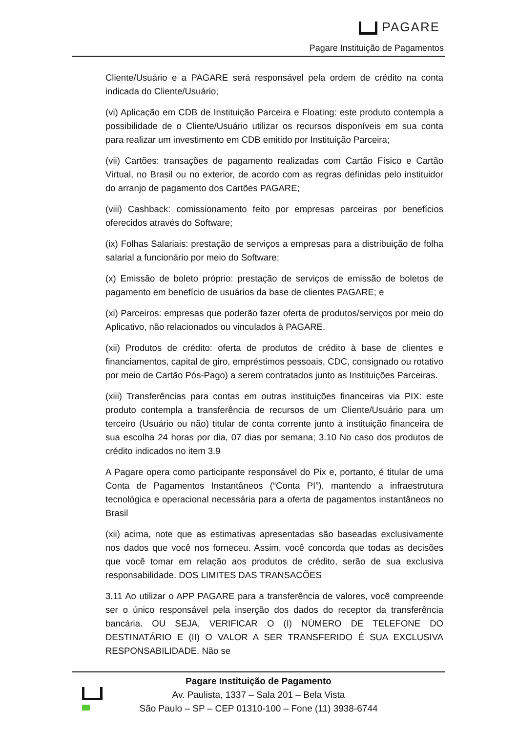PAGARE
Pagare Instituição de Pagamentos
Cliente/Usuário e a PAGARE será responsável pela ordem de crédito na conta indicada do Cliente/Usuário;
(vi) Aplicação em CDB de Instituição Parceira e Floating: este produto contempla a possibilidade de o Cliente/Usuário utilizar os recursos disponíveis em sua conta para realizar um investimento em CDB emitido por Instituição Parceira;
(vii) Cartões: transações de pagamento realizadas com Cartão Físico e Cartão Virtual, no Brasil ou no exterior, de acordo com as regras definidas pelo instituidor do arranjo de pagamento dos Cartões PAGARE;
(viii) Cashback: comissionamento feito por empresas parceiras por benefícios oferecidos através do Software;
(ix) Folhas Salariais: prestação de serviços a empresas para a distribuição de folha salarial a funcionário por meio do Software;
(x) Emissão de boleto próprio: prestação de serviços de emissão de boletos de pagamento em benefício de usuários da base de clientes PAGARE; e
(xi) Parceiros: empresas que poderão fazer oferta de produtos/serviços por meio do Aplicativo, não relacionados ou vinculados à PAGARE.
(xii) Produtos de crédito: oferta de produtos de crédito à base de clientes e financiamentos, capital de giro, empréstimos pessoais, CDC, consignado ou rotativo por meio de Cartão Pós-Pago) a serem contratados junto as Instituições Parceiras.
(xiii) Transferências para contas em outras instituições financeiras via PIX: este produto contempla a transferência de recursos de um Cliente/Usuário para um terceiro (Usuário ou não) titular de conta corrente junto à instituição financeira de sua escolha 24 horas por dia, 07 dias por semana; 3.10 No caso dos produtos de crédito indicados no item 3.9
A Pagare opera como participante responsável do Pix e, portanto, é titular de uma Conta de Pagamentos Instantâneos (“Conta PI”), mantendo a infraestrutura tecnológica e operacional necessária para a oferta de pagamentos instantâneos no Brasil
(xii) acima, note que as estimativas apresentadas são baseadas exclusivamente nos dados que você nos forneceu. Assim, você concorda que todas as decisões que você tomar em relação aos produtos de crédito, serão de sua exclusiva responsabilidade. DOS LIMITES DAS TRANSACÕES
3.11 Ao utilizar o APP PAGARE para a transferência de valores, você compreende ser o único responsável pela inserção dos dados do receptor da transferência bancária. OU SEJA, VERIFICAR O (I) NÚMERO DE TELEFONE DO DESTINATÁRIO E (II) O VALOR A SER TRANSFERIDO É SUA EXCLUSIVA RESPONSABILIDADE. Não se
Pagare Instituição de Pagamento
Av. Paulista, 1337 – Sala 201 – Bela Vista
São Paulo – SP – CEP 01310-100 – Fone (11) 3938-6744